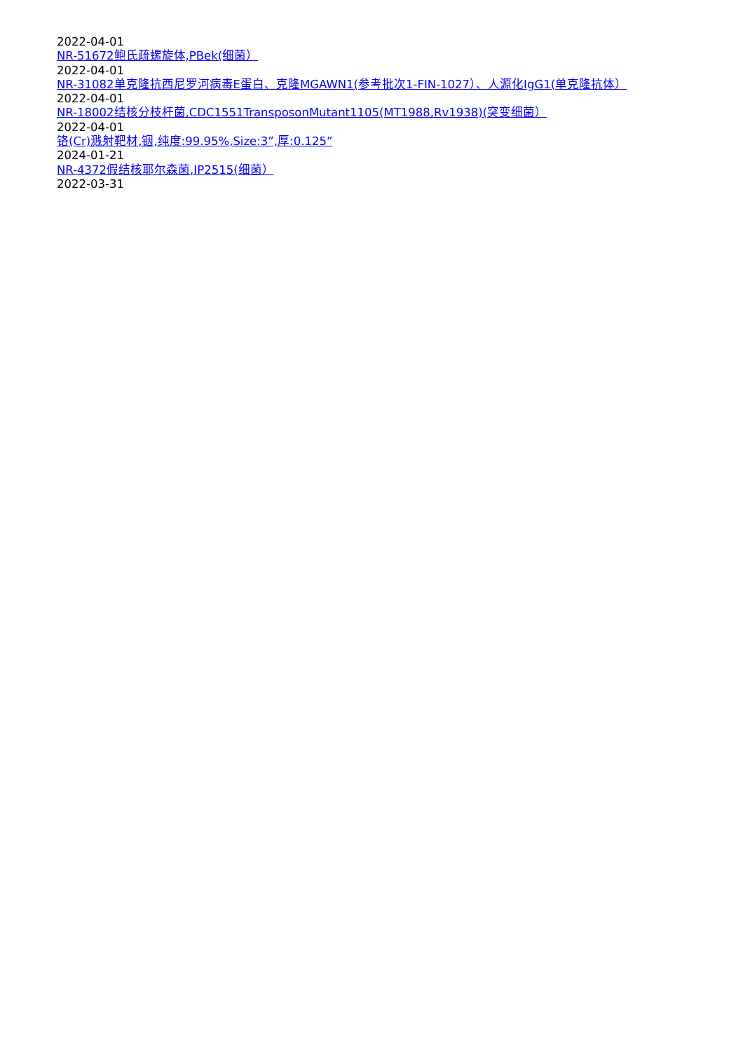2022-04-01
NR-51672鲍氏疏螺旋体,PBek(细菌）
2022-04-01
NR-31082单克隆抗西尼罗河病毒E蛋白、克隆MGAWN1(参考批次1-FIN-1027）、人源化IgG1(单克隆抗体）
2022-04-01
NR-18002结核分枝杆菌,CDC1551TransposonMutant1105(MT1988,Rv1938)(突变细菌）
2022-04-01
铬(Cr)溅射靶材,铟,纯度:99.95%,Size:3”,厚:0.125”
2024-01-21
NR-4372假结核耶尔森菌,IP2515(细菌）
2022-03-31